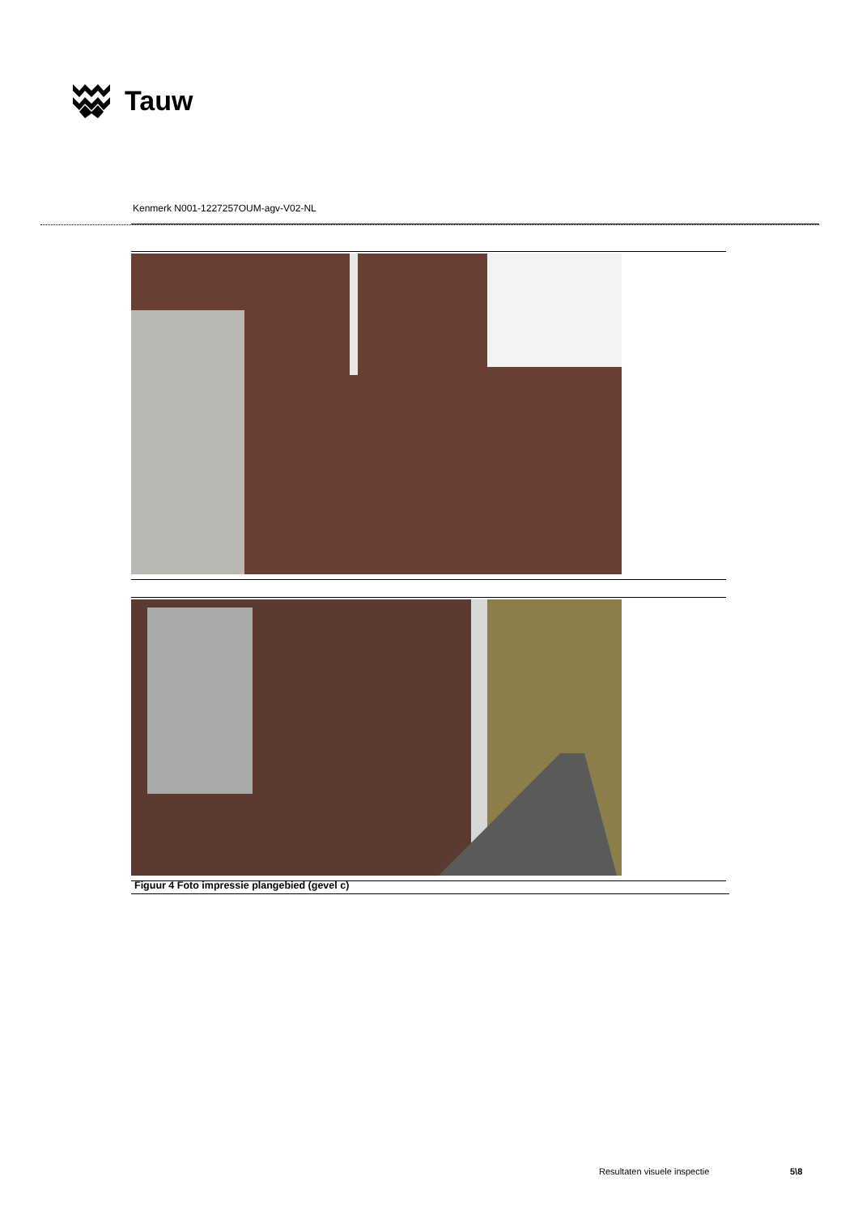Tauw
Kenmerk N001-1227257OUM-agv-V02-NL
Figuur 4 Foto impressie plangebied (gevel c)
Resultaten visuele inspectie 5\8